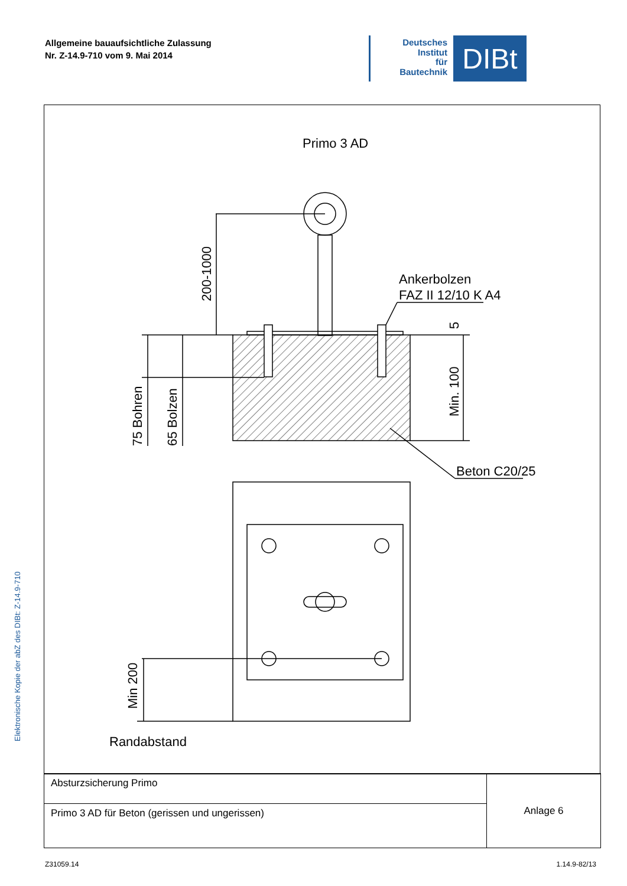Allgemeine bauaufsichtliche Zulassung
Nr. Z-14.9-710 vom 9. Mai 2014
Deutsches
Institut
für
Bautechnik
DIBt
Elektronische Kopie der abZ des DIBt: Z-14.9-710
Primo 3 AD
Ankerbolzen
FAZ II 12/10 K A4
Beton C20/25
Randabstand
200-1000
75 Bohren
65 Bolzen
Min. 100
5
Min 200
| Absturzsicherung Primo | Anlage 6 |
| Primo 3 AD für Beton (gerissen und ungerissen) | |
Z31059.14 1.14.9-82/13